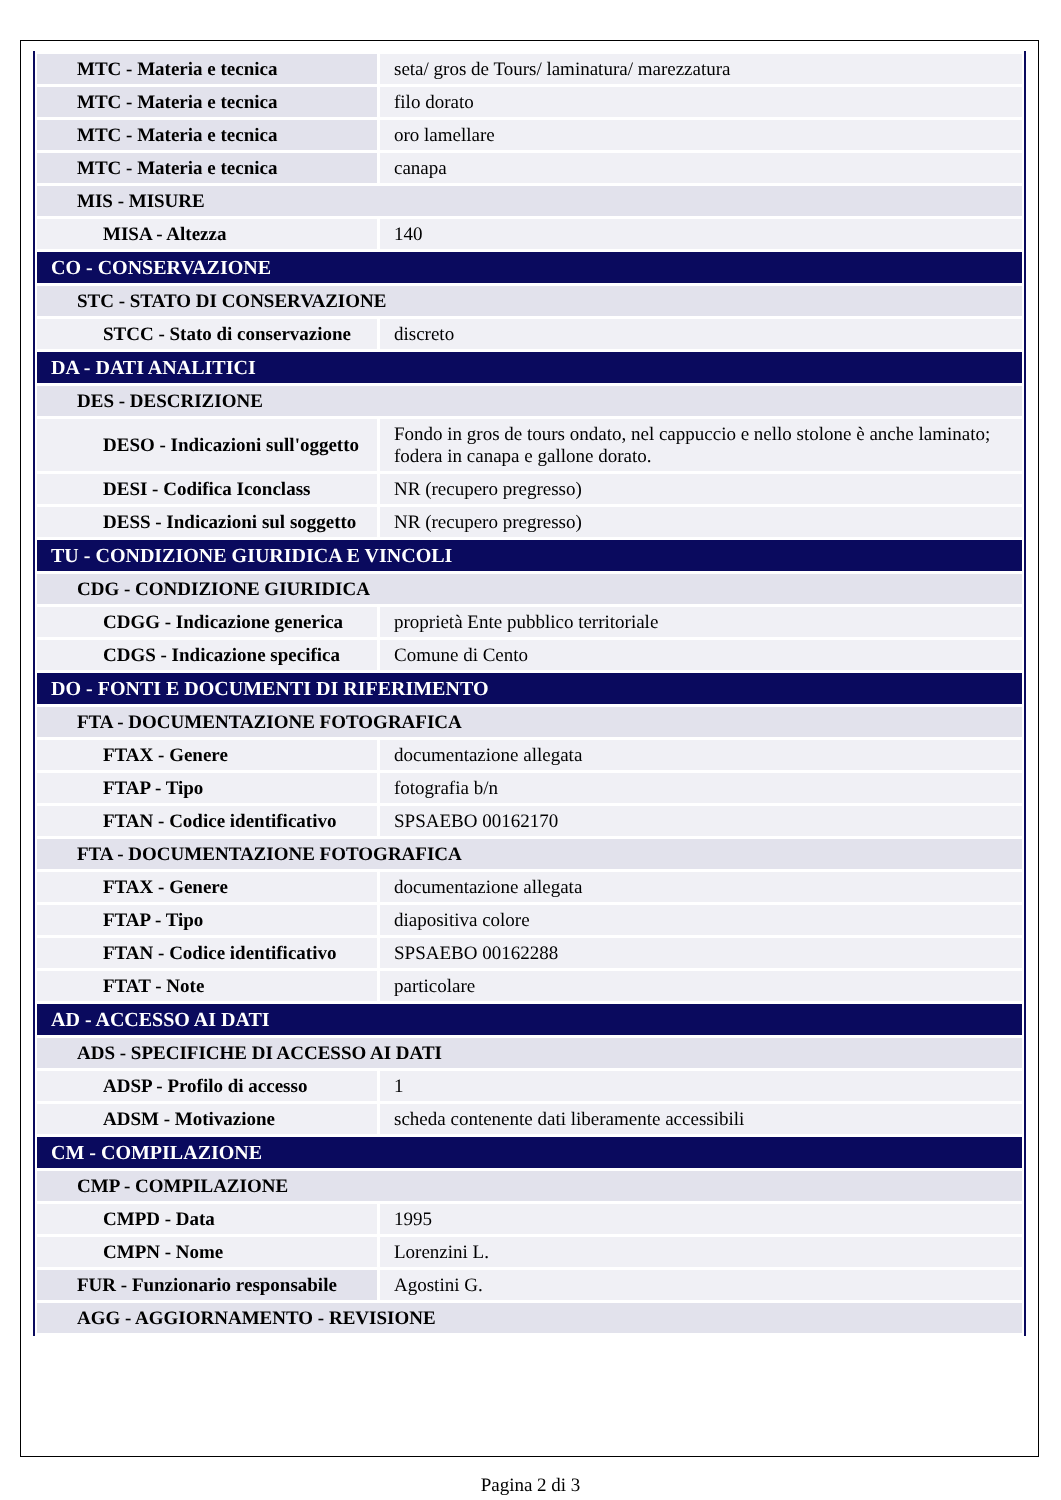| MTC - Materia e tecnica | seta/ gros de Tours/ laminatura/ marezzatura |
| MTC - Materia e tecnica | filo dorato |
| MTC - Materia e tecnica | oro lamellare |
| MTC - Materia e tecnica | canapa |
| MIS - MISURE | |
| MISA - Altezza | 140 |
| CO - CONSERVAZIONE | |
| STC - STATO DI CONSERVAZIONE | |
| STCC - Stato di conservazione | discreto |
| DA - DATI ANALITICI | |
| DES - DESCRIZIONE | |
| DESO - Indicazioni sull'oggetto | Fondo in gros de tours ondato, nel cappuccio e nello stolone è anche laminato; fodera in canapa e gallone dorato. |
| DESI - Codifica Iconclass | NR (recupero pregresso) |
| DESS - Indicazioni sul soggetto | NR (recupero pregresso) |
| TU - CONDIZIONE GIURIDICA E VINCOLI | |
| CDG - CONDIZIONE GIURIDICA | |
| CDGG - Indicazione generica | proprietà Ente pubblico territoriale |
| CDGS - Indicazione specifica | Comune di Cento |
| DO - FONTI E DOCUMENTI DI RIFERIMENTO | |
| FTA - DOCUMENTAZIONE FOTOGRAFICA | |
| FTAX - Genere | documentazione allegata |
| FTAP - Tipo | fotografia b/n |
| FTAN - Codice identificativo | SPSAEBO 00162170 |
| FTA - DOCUMENTAZIONE FOTOGRAFICA | |
| FTAX - Genere | documentazione allegata |
| FTAP - Tipo | diapositiva colore |
| FTAN - Codice identificativo | SPSAEBO 00162288 |
| FTAT - Note | particolare |
| AD - ACCESSO AI DATI | |
| ADS - SPECIFICHE DI ACCESSO AI DATI | |
| ADSP - Profilo di accesso | 1 |
| ADSM - Motivazione | scheda contenente dati liberamente accessibili |
| CM - COMPILAZIONE | |
| CMP - COMPILAZIONE | |
| CMPD - Data | 1995 |
| CMPN - Nome | Lorenzini L. |
| FUR - Funzionario responsabile | Agostini G. |
| AGG - AGGIORNAMENTO - REVISIONE | |
Pagina 2 di 3